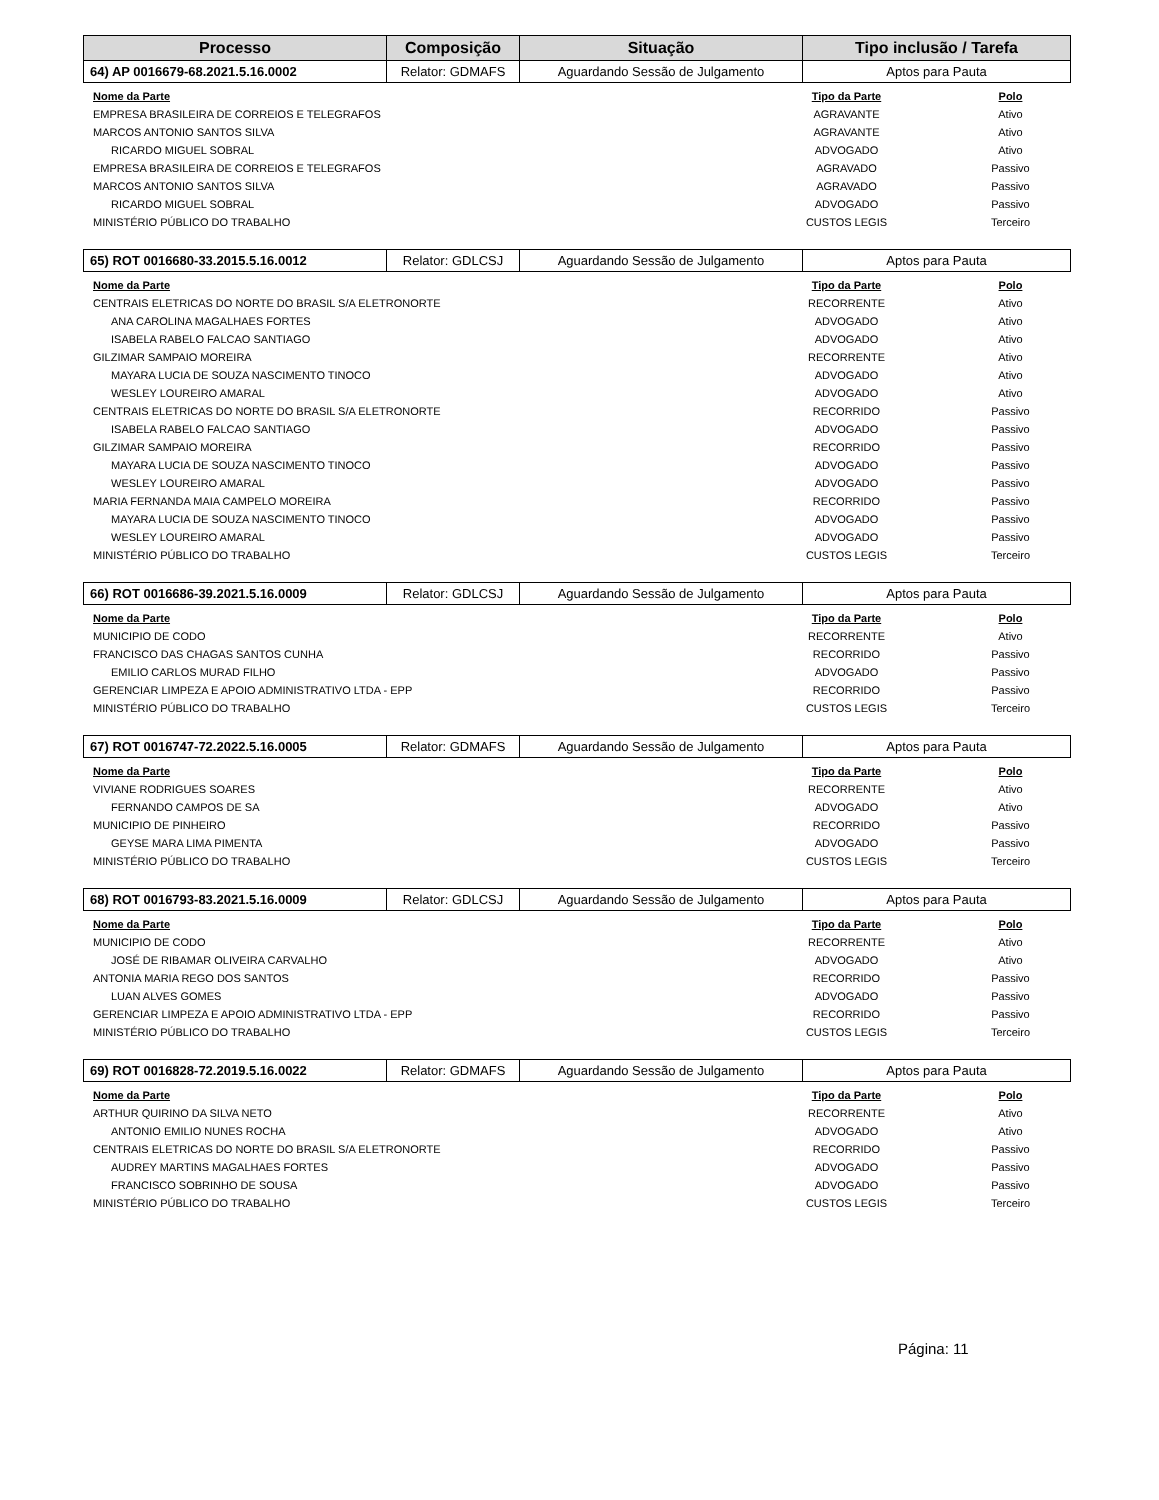| Processo | Composição | Situação | Tipo inclusão / Tarefa |
| --- | --- | --- | --- |
| 64) AP 0016679-68.2021.5.16.0002 | Relator: GDMAFS | Aguardando Sessão de Julgamento | Aptos para Pauta |
| Nome da Parte | Tipo da Parte | Polo |
| --- | --- | --- |
| EMPRESA BRASILEIRA DE CORREIOS E TELEGRAFOS | AGRAVANTE | Ativo |
| MARCOS ANTONIO SANTOS SILVA | AGRAVANTE | Ativo |
| RICARDO MIGUEL SOBRAL | ADVOGADO | Ativo |
| EMPRESA BRASILEIRA DE CORREIOS E TELEGRAFOS | AGRAVADO | Passivo |
| MARCOS ANTONIO SANTOS SILVA | AGRAVADO | Passivo |
| RICARDO MIGUEL SOBRAL | ADVOGADO | Passivo |
| MINISTÉRIO PÚBLICO DO TRABALHO | CUSTOS LEGIS | Terceiro |
| 65) ROT 0016680-33.2015.5.16.0012 | Relator: GDLCSJ | Aguardando Sessão de Julgamento | Aptos para Pauta |
| Nome da Parte | Tipo da Parte | Polo |
| --- | --- | --- |
| CENTRAIS ELETRICAS DO NORTE DO BRASIL S/A ELETRONORTE | RECORRENTE | Ativo |
| ANA CAROLINA MAGALHAES FORTES | ADVOGADO | Ativo |
| ISABELA RABELO FALCAO SANTIAGO | ADVOGADO | Ativo |
| GILZIMAR SAMPAIO MOREIRA | RECORRENTE | Ativo |
| MAYARA LUCIA DE SOUZA NASCIMENTO TINOCO | ADVOGADO | Ativo |
| WESLEY LOUREIRO AMARAL | ADVOGADO | Ativo |
| CENTRAIS ELETRICAS DO NORTE DO BRASIL S/A ELETRONORTE | RECORRIDO | Passivo |
| ISABELA RABELO FALCAO SANTIAGO | ADVOGADO | Passivo |
| GILZIMAR SAMPAIO MOREIRA | RECORRIDO | Passivo |
| MAYARA LUCIA DE SOUZA NASCIMENTO TINOCO | ADVOGADO | Passivo |
| WESLEY LOUREIRO AMARAL | ADVOGADO | Passivo |
| MARIA FERNANDA MAIA CAMPELO MOREIRA | RECORRIDO | Passivo |
| MAYARA LUCIA DE SOUZA NASCIMENTO TINOCO | ADVOGADO | Passivo |
| WESLEY LOUREIRO AMARAL | ADVOGADO | Passivo |
| MINISTÉRIO PÚBLICO DO TRABALHO | CUSTOS LEGIS | Terceiro |
| 66) ROT 0016686-39.2021.5.16.0009 | Relator: GDLCSJ | Aguardando Sessão de Julgamento | Aptos para Pauta |
| Nome da Parte | Tipo da Parte | Polo |
| --- | --- | --- |
| MUNICIPIO DE CODO | RECORRENTE | Ativo |
| FRANCISCO DAS CHAGAS SANTOS CUNHA | RECORRIDO | Passivo |
| EMILIO CARLOS MURAD FILHO | ADVOGADO | Passivo |
| GERENCIAR LIMPEZA E APOIO ADMINISTRATIVO LTDA - EPP | RECORRIDO | Passivo |
| MINISTÉRIO PÚBLICO DO TRABALHO | CUSTOS LEGIS | Terceiro |
| 67) ROT 0016747-72.2022.5.16.0005 | Relator: GDMAFS | Aguardando Sessão de Julgamento | Aptos para Pauta |
| Nome da Parte | Tipo da Parte | Polo |
| --- | --- | --- |
| VIVIANE RODRIGUES SOARES | RECORRENTE | Ativo |
| FERNANDO CAMPOS DE SA | ADVOGADO | Ativo |
| MUNICIPIO DE PINHEIRO | RECORRIDO | Passivo |
| GEYSE MARA LIMA PIMENTA | ADVOGADO | Passivo |
| MINISTÉRIO PÚBLICO DO TRABALHO | CUSTOS LEGIS | Terceiro |
| 68) ROT 0016793-83.2021.5.16.0009 | Relator: GDLCSJ | Aguardando Sessão de Julgamento | Aptos para Pauta |
| Nome da Parte | Tipo da Parte | Polo |
| --- | --- | --- |
| MUNICIPIO DE CODO | RECORRENTE | Ativo |
| JOSÉ DE RIBAMAR OLIVEIRA CARVALHO | ADVOGADO | Ativo |
| ANTONIA MARIA REGO DOS SANTOS | RECORRIDO | Passivo |
| LUAN ALVES GOMES | ADVOGADO | Passivo |
| GERENCIAR LIMPEZA E APOIO ADMINISTRATIVO LTDA - EPP | RECORRIDO | Passivo |
| MINISTÉRIO PÚBLICO DO TRABALHO | CUSTOS LEGIS | Terceiro |
| 69) ROT 0016828-72.2019.5.16.0022 | Relator: GDMAFS | Aguardando Sessão de Julgamento | Aptos para Pauta |
| Nome da Parte | Tipo da Parte | Polo |
| --- | --- | --- |
| ARTHUR QUIRINO DA SILVA NETO | RECORRENTE | Ativo |
| ANTONIO EMILIO NUNES ROCHA | ADVOGADO | Ativo |
| CENTRAIS ELETRICAS DO NORTE DO BRASIL S/A ELETRONORTE | RECORRIDO | Passivo |
| AUDREY MARTINS MAGALHAES FORTES | ADVOGADO | Passivo |
| FRANCISCO SOBRINHO DE SOUSA | ADVOGADO | Passivo |
| MINISTÉRIO PÚBLICO DO TRABALHO | CUSTOS LEGIS | Terceiro |
Página: 11